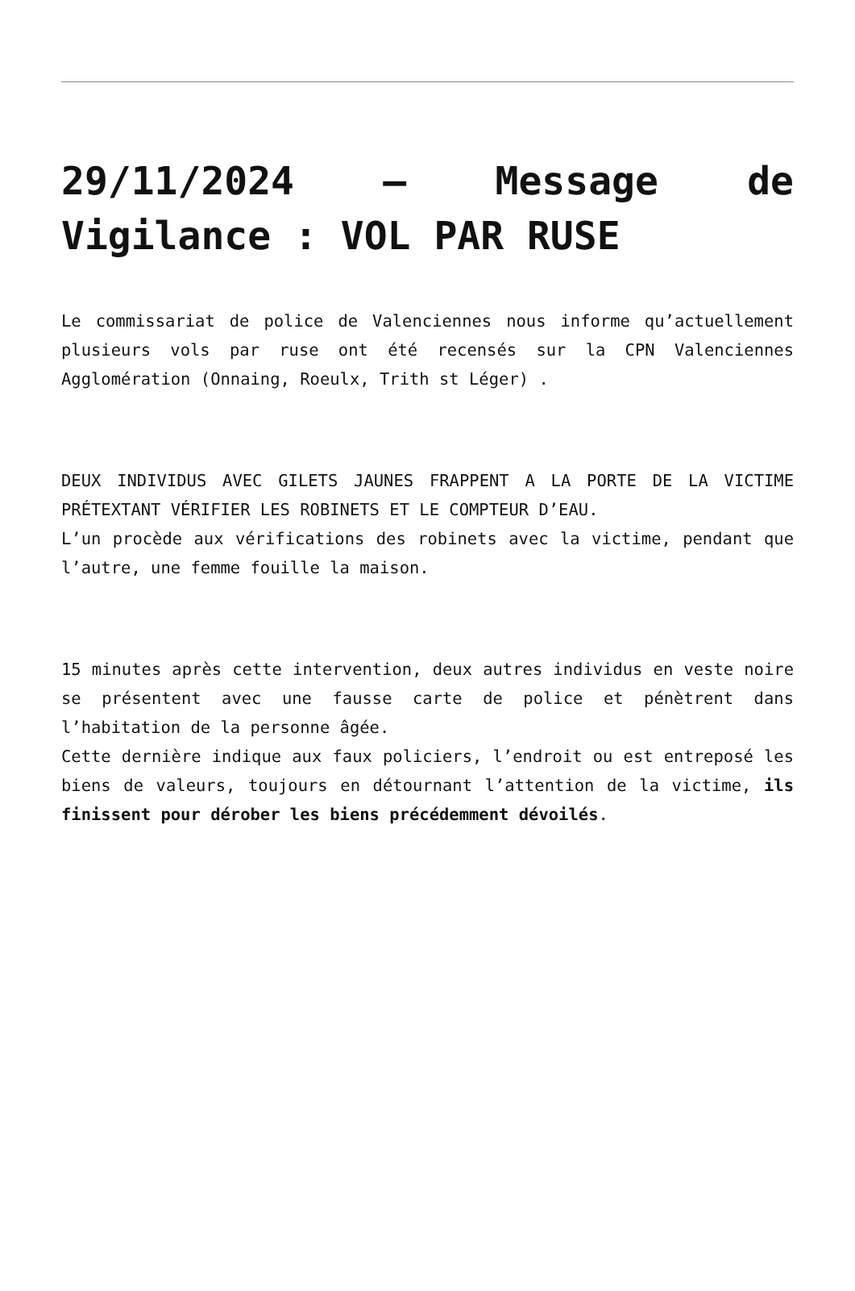29/11/2024 – Message de Vigilance : VOL PAR RUSE
Le commissariat de police de Valenciennes nous informe qu’actuellement plusieurs vols par ruse ont été recensés sur la CPN Valenciennes Agglomération (Onnaing, Roeulx, Trith st Léger) .
DEUX INDIVIDUS AVEC GILETS JAUNES FRAPPENT A LA PORTE DE LA VICTIME PRÉTEXTANT VÉRIFIER LES ROBINETS ET LE COMPTEUR D’EAU.
L’un procède aux vérifications des robinets avec la victime, pendant que l’autre, une femme fouille la maison.
15 minutes après cette intervention, deux autres individus en veste noire se présentent avec une fausse carte de police et pénètrent dans l’habitation de la personne âgée.
Cette dernière indique aux faux policiers, l’endroit ou est entreposé les biens de valeurs, toujours en détournant l’attention de la victime, ils finissent pour dérober les biens précédemment dévoilés.